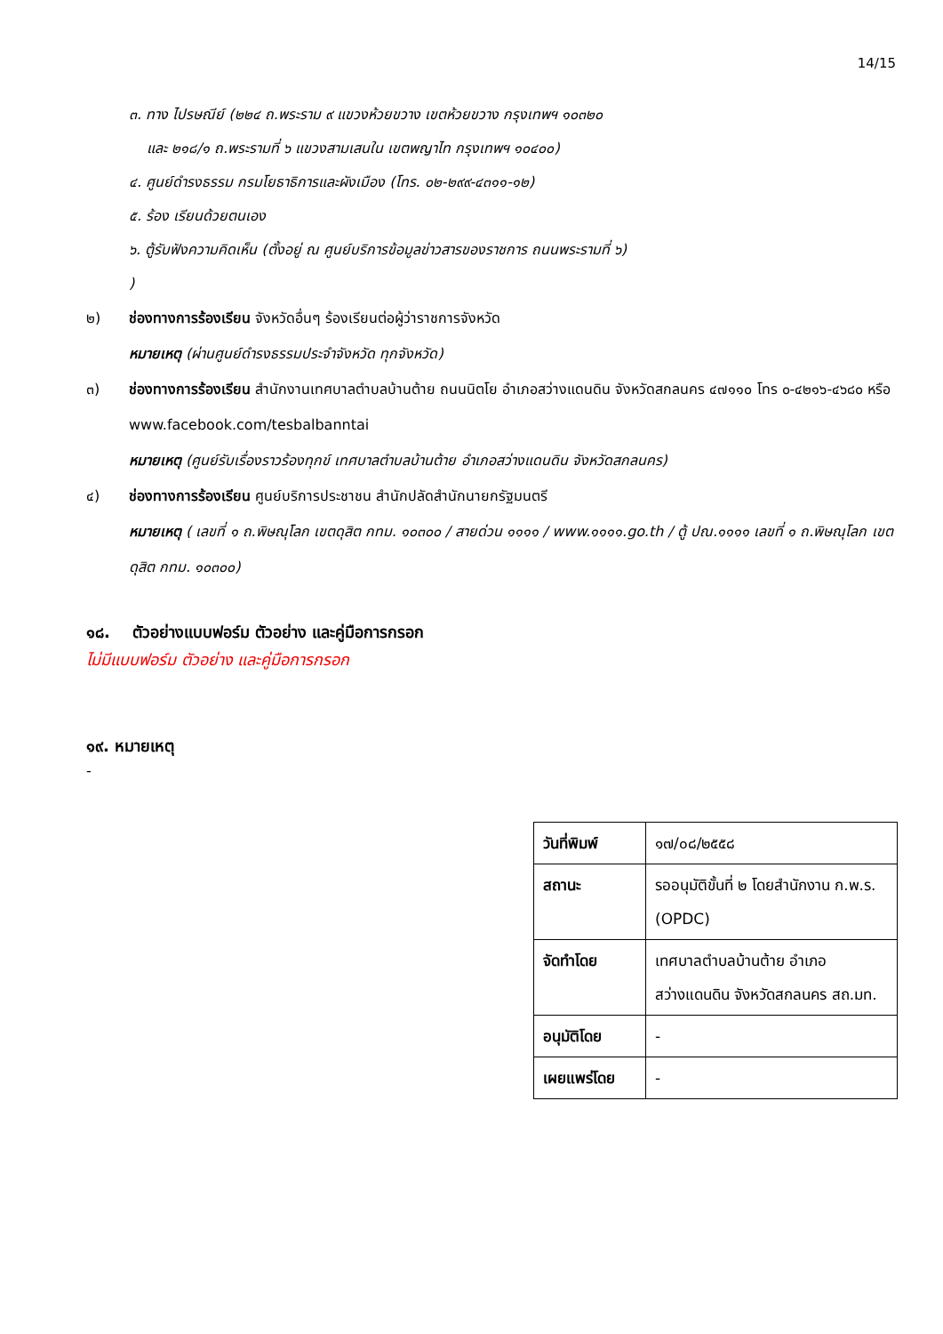14/15
๓. ทาง ไปรษณีย์ (๒๒๔ ถ.พระราม ๙ แขวงห้วยขวาง เขตห้วยขวาง กรุงเทพฯ ๑๐๓๒๐
และ ๒๑๘/๑ ถ.พระรามที่ ๖ แขวงสามเสนใน เขตพญาไท กรุงเทพฯ ๑๐๔๐๐)
๔. ศูนย์ดำรงธรรม กรมโยธาธิการและผังเมือง (โทร. ๐๒-๒๙๙-๔๓๑๑-๑๒)
๕. ร้อง เรียนด้วยตนเอง
๖. ตู้รับฟังความคิดเห็น (ตั้งอยู่ ณ ศูนย์บริการข้อมูลข่าวสารของราชการ ถนนพระรามที่ ๖)
)
๒) ช่องทางการร้องเรียน จังหวัดอื่นๆ ร้องเรียนต่อผู้ว่าราชการจังหวัด
หมายเหตุ (ผ่านศูนย์ดำรงธรรมประจำจังหวัด ทุกจังหวัด)
๓) ช่องทางการร้องเรียน สำนักงานเทศบาลตำบลบ้านต้าย ถนนนิตโย อำเภอสว่างแดนดิน จังหวัดสกลนคร ๔๗๑๑๐ โทร ๐-๔๒๑๖-๔๖๘๐ หรือ www.facebook.com/tesbalbanntai
หมายเหตุ (ศูนย์รับเรื่องราวร้องทุกข์ เทศบาลตำบลบ้านต้าย อำเภอสว่างแดนดิน จังหวัดสกลนคร)
๔) ช่องทางการร้องเรียน ศูนย์บริการประชาชน สำนักปลัดสำนักนายกรัฐมนตรี
หมายเหตุ ( เลขที่ ๑ ถ.พิษณุโลก เขตดุสิต กทม. ๑๐๓๐๐ / สายด่วน ๑๑๑๑ / www.๑๑๑๑.go.th / ตู้ ปณ.๑๑๑๑ เลขที่ ๑ ถ.พิษณุโลก เขตดุสิต กทม. ๑๐๓๐๐)
๑๘. ตัวอย่างแบบฟอร์ม ตัวอย่าง และคู่มือการกรอก
ไม่มีแบบฟอร์ม ตัวอย่าง และคู่มือการกรอก
๑๙. หมายเหตุ
-
| วันที่พิมพ์ | ๑๗/๐๘/๒๕๕๘ |
| สถานะ | รออนุมัติขั้นที่ ๒ โดยสำนักงาน ก.พ.ร. (OPDC) |
| จัดทำโดย | เทศบาลตำบลบ้านต้าย อำเภอสว่างแดนดิน จังหวัดสกลนคร สถ.มท. |
| อนุมัติโดย | - |
| เผยแพร่โดย | - |